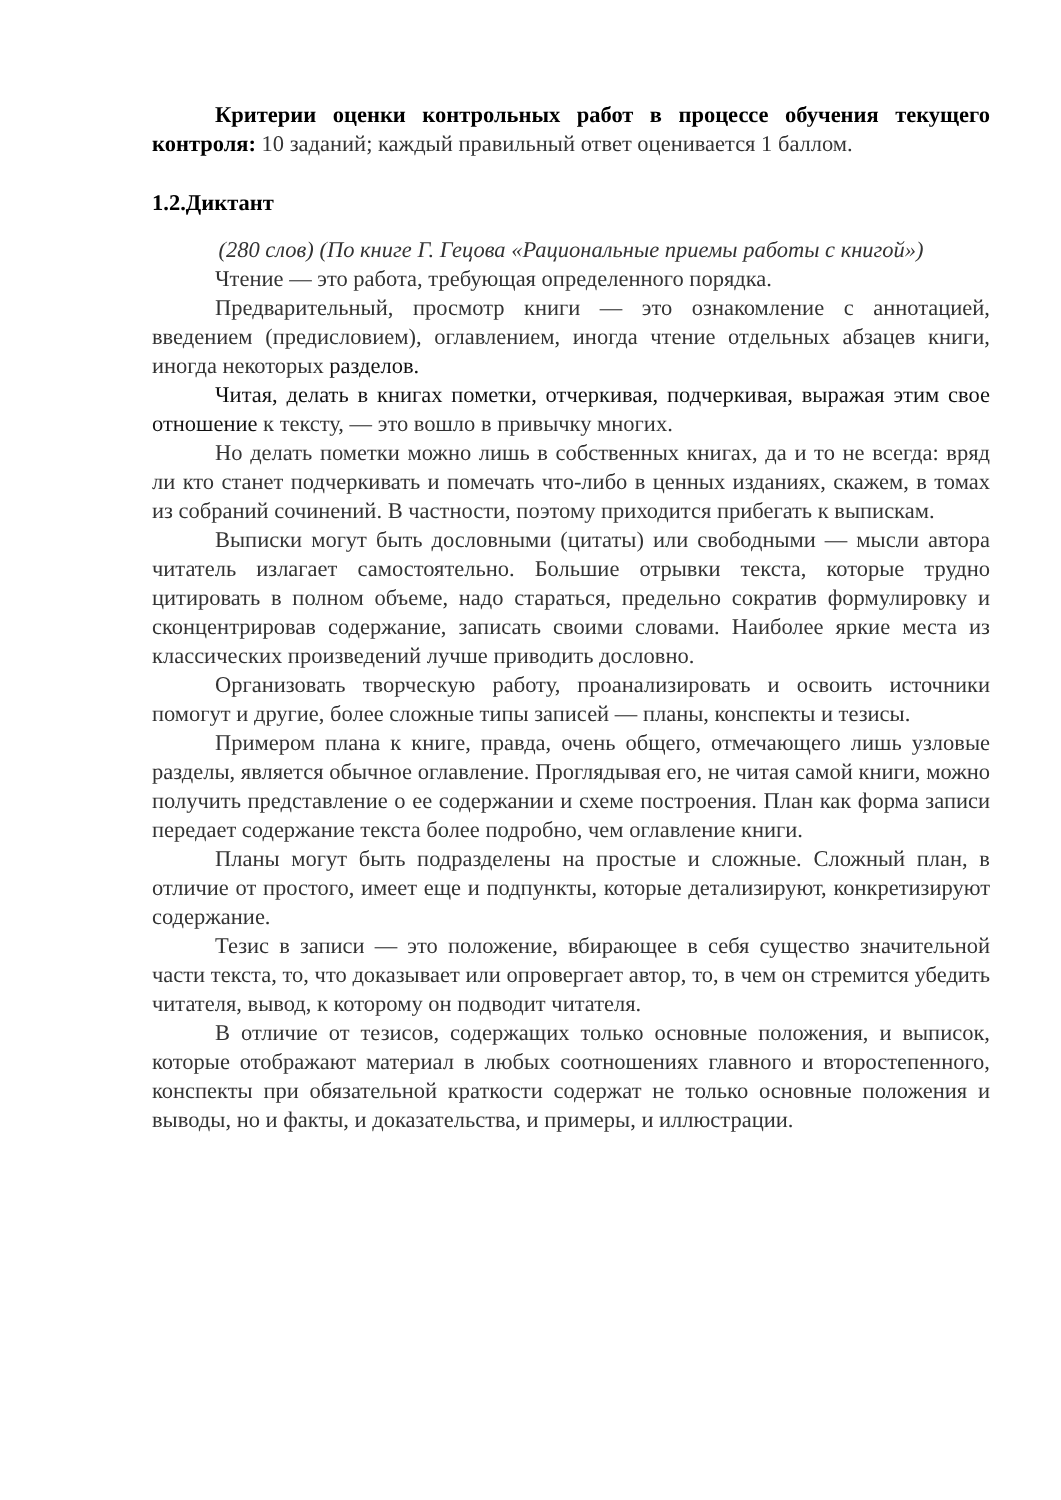Критерии оценки контрольных работ в процессе обучения текущего контроля: 10 заданий; каждый правильный ответ оценивается 1 баллом.
1.2.Диктант
(280 слов) (По книге Г. Гецова «Рациональные приемы работы с книгой»)
Чтение — это работа, требующая определенного порядка.
Предварительный, просмотр книги — это ознакомление с аннотацией, введением (предисловием), оглавлением, иногда чтение отдельных абзацев книги, иногда некоторых разделов.
Читая, делать в книгах пометки, отчеркивая, подчеркивая, выражая этим свое отношение к тексту, — это вошло в привычку многих.
Но делать пометки можно лишь в собственных книгах, да и то не всегда: вряд ли кто станет подчеркивать и помечать что-либо в ценных изданиях, скажем, в томах из собраний сочинений. В частности, поэтому приходится прибегать к выпискам.
Выписки могут быть дословными (цитаты) или свободными — мысли автора читатель излагает самостоятельно. Большие отрывки текста, которые трудно цитировать в полном объеме, надо стараться, предельно сократив формулировку и сконцентрировав содержание, записать своими словами. Наиболее яркие места из классических произведений лучше приводить дословно.
Организовать творческую работу, проанализировать и освоить источники помогут и другие, более сложные типы записей — планы, конспекты и тезисы.
Примером плана к книге, правда, очень общего, отмечающего лишь узловые разделы, является обычное оглавление. Проглядывая его, не читая самой книги, можно получить представление о ее содержании и схеме построения. План как форма записи передает содержание текста более подробно, чем оглавление книги.
Планы могут быть подразделены на простые и сложные. Сложный план, в отличие от простого, имеет еще и подпункты, которые детализируют, конкретизируют содержание.
Тезис в записи — это положение, вбирающее в себя существо значительной части текста, то, что доказывает или опровергает автор, то, в чем он стремится убедить читателя, вывод, к которому он подводит читателя.
В отличие от тезисов, содержащих только основные положения, и выписок, которые отображают материал в любых соотношениях главного и второстепенного, конспекты при обязательной краткости содержат не только основные положения и выводы, но и факты, и доказательства, и примеры, и иллюстрации.